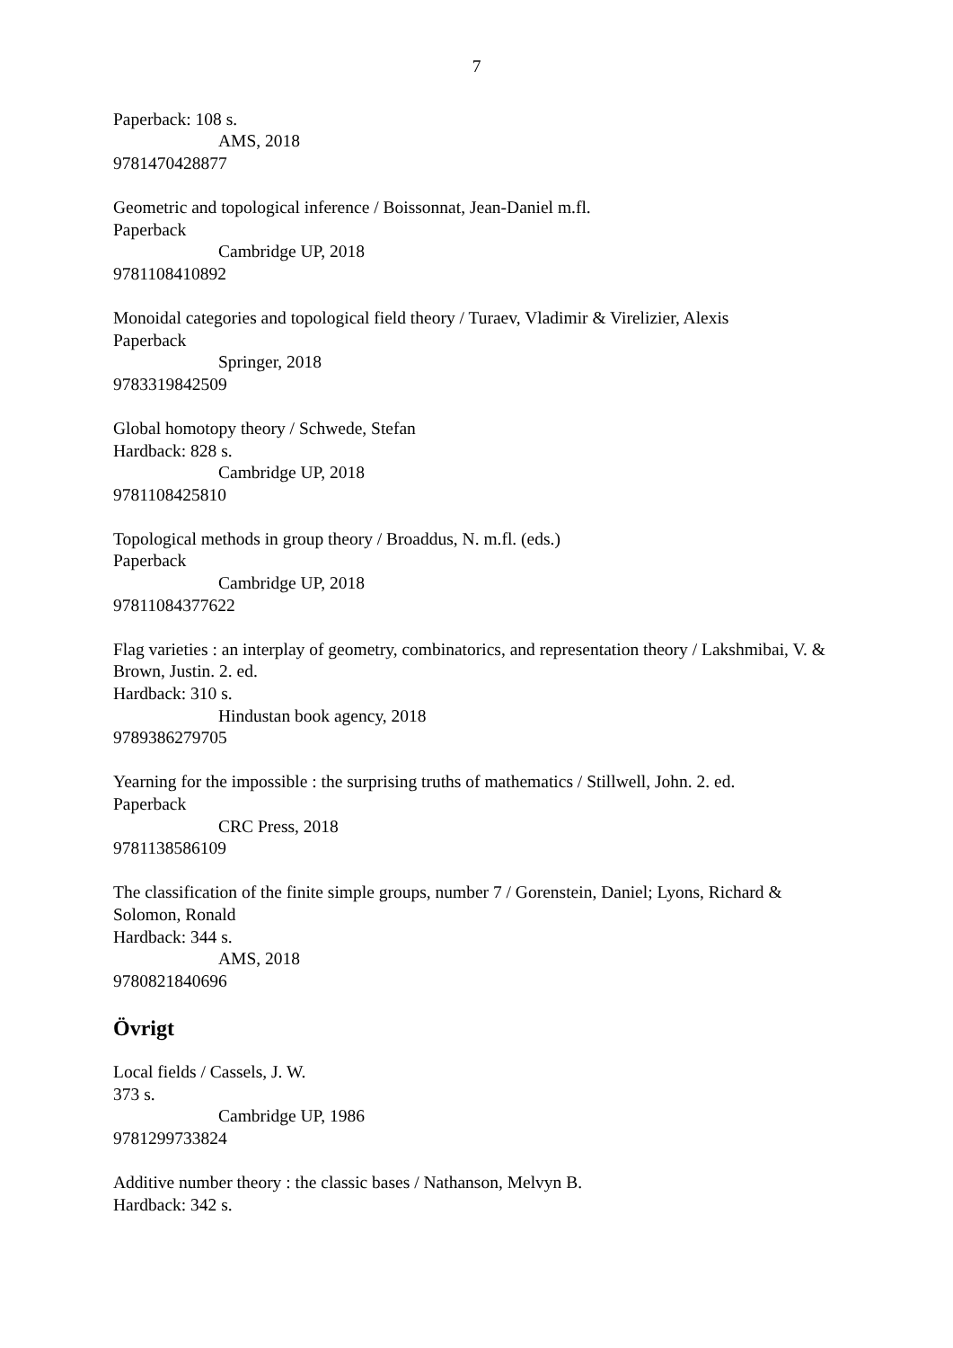7
Paperback: 108 s.
AMS, 2018
9781470428877
Geometric and topological inference / Boissonnat, Jean-Daniel m.fl.
Paperback
Cambridge UP, 2018
9781108410892
Monoidal categories and topological field theory / Turaev, Vladimir & Virelizier, Alexis
Paperback
Springer, 2018
9783319842509
Global homotopy theory / Schwede, Stefan
Hardback: 828 s.
Cambridge UP, 2018
9781108425810
Topological methods in group theory / Broaddus, N. m.fl. (eds.)
Paperback
Cambridge UP, 2018
97811084377622
Flag varieties : an interplay of geometry, combinatorics, and representation theory / Lakshmibai, V. & Brown, Justin. 2. ed.
Hardback: 310 s.
Hindustan book agency, 2018
9789386279705
Yearning for the impossible : the surprising truths of mathematics / Stillwell, John. 2. ed.
Paperback
CRC Press, 2018
9781138586109
The classification of the finite simple groups, number 7 / Gorenstein, Daniel; Lyons, Richard & Solomon, Ronald
Hardback: 344 s.
AMS, 2018
9780821840696
Övrigt
Local fields / Cassels, J. W.
373 s.
Cambridge UP, 1986
9781299733824
Additive number theory : the classic bases / Nathanson, Melvyn B.
Hardback: 342 s.